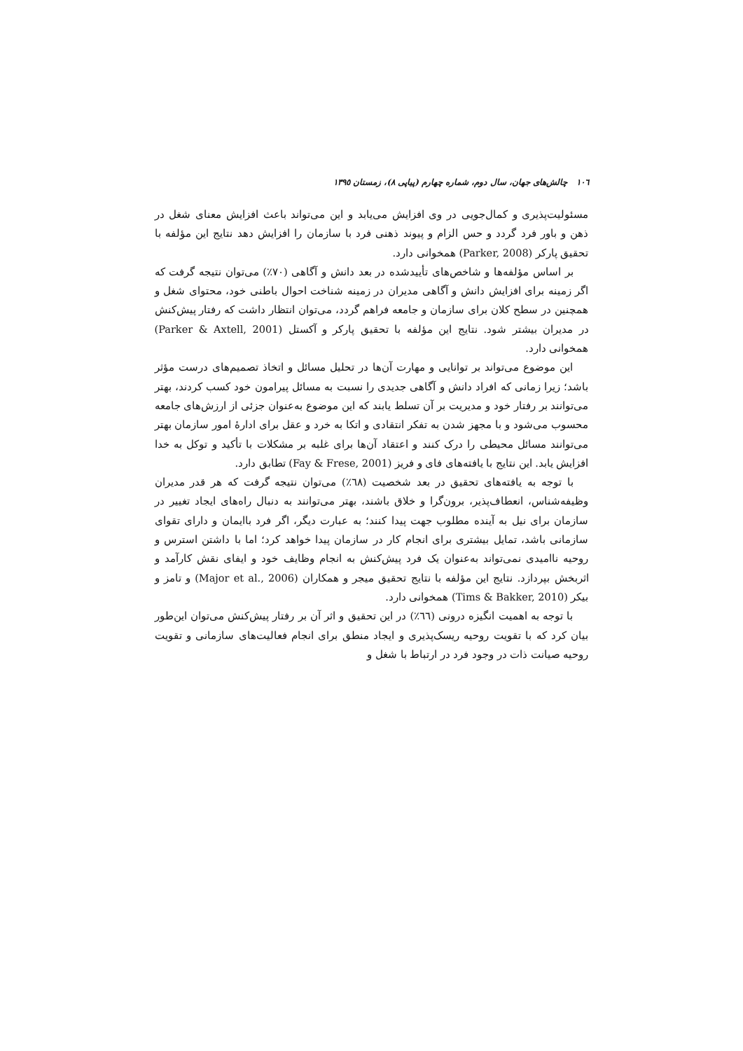١٠٦ چالش‌های جهان، سال دوم، شماره چهارم (پیاپی ٨)، زمستان ١٣٩٥
مسئولیت‌پذیری و کمال‌جویی در وی افزایش می‌یابد و این می‌تواند باعث افزایش معنای شغل در ذهن و باور فرد گردد و حس الزام و پیوند ذهنی فرد با سازمان را افزایش دهد نتایج این مؤلفه با تحقیق پارکر (Parker, 2008) همخوانی دارد.
بر اساس مؤلفه‌ها و شاخص‌های تأییدشده در بعد دانش و آگاهی (٧٠٪) می‌توان نتیجه گرفت که اگر زمینه برای افزایش دانش و آگاهی مدیران در زمینه شناخت احوال باطنی خود، محتوای شغل و همچنین در سطح کلان برای سازمان و جامعه فراهم گردد، می‌توان انتظار داشت که رفتار پیش‌کنش در مدیران بیشتر شود. نتایج این مؤلفه با تحقیق پارکر و آکستل (Parker & Axtell, 2001) همخوانی دارد.
این موضوع می‌تواند بر توانایی و مهارت آن‌ها در تحلیل مسائل و اتخاذ تصمیم‌های درست مؤثر باشد؛ زیرا زمانی که افراد دانش و آگاهی جدیدی را نسبت به مسائل پیرامون خود کسب کردند، بهتر می‌توانند بر رفتار خود و مدیریت بر آن تسلط یابند که این موضوع به‌عنوان جزئی از ارزش‌های جامعه محسوب می‌شود و با مجهز شدن به تفکر انتقادی و اتکا به خرد و عقل برای ادارۀ امور سازمان بهتر می‌توانند مسائل محیطی را درک کنند و اعتقاد آن‌ها برای غلبه بر مشکلات با تأکید و توکل به خدا افزایش یابد. این نتایج با یافته‌های فای و فریز (Fay & Frese, 2001) تطابق دارد.
با توجه به یافته‌های تحقیق در بعد شخصیت (٦٨٪) می‌توان نتیجه گرفت که هر قدر مدیران وظیفه‌شناس، انعطاف‌پذیر، برون‌گرا و خلاق باشند، بهتر می‌توانند به دنبال راه‌های ایجاد تغییر در سازمان برای نیل به آینده مطلوب جهت پیدا کنند؛ به عبارت دیگر، اگر فرد باایمان و دارای تقوای سازمانی باشد، تمایل بیشتری برای انجام کار در سازمان پیدا خواهد کرد؛ اما با داشتن استرس و روحیه ناامیدی نمی‌تواند به‌عنوان یک فرد پیش‌کنش به انجام وظایف خود و ایفای نقش کارآمد و اثربخش بپردازد. نتایج این مؤلفه با نتایج تحقیق میجر و همکاران (Major et al., 2006) و تامز و بیکر (Tims & Bakker, 2010) همخوانی دارد.
با توجه به اهمیت انگیزه درونی (٦٦٪) در این تحقیق و اثر آن بر رفتار پیش‌کنش می‌توان این‌طور بیان کرد که با تقویت روحیه ریسک‌پذیری و ایجاد منطق برای انجام فعالیت‌های سازمانی و تقویت روحیه صیانت ذات در وجود فرد در ارتباط با شغل و